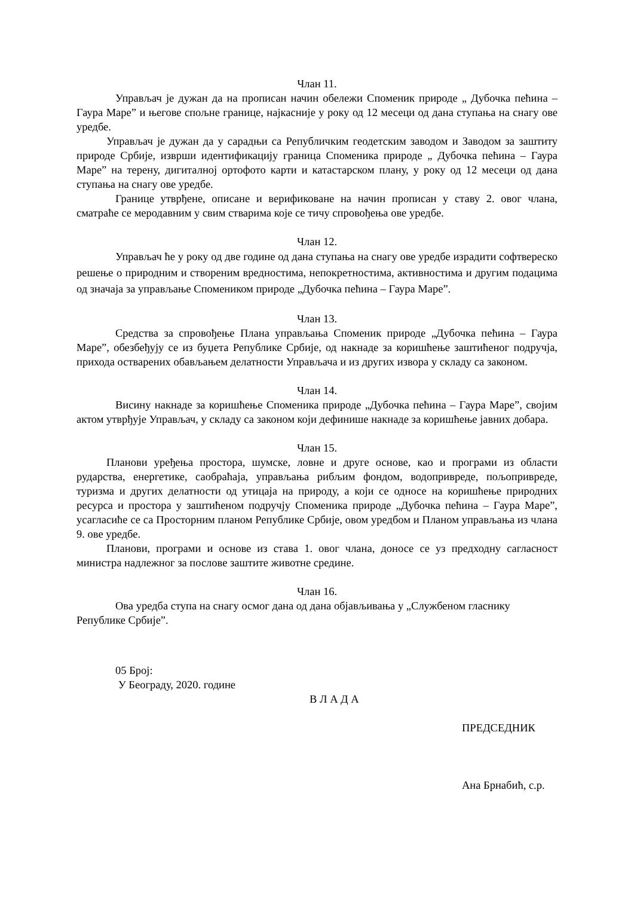Члан 11.
Управљач је дужан да на прописан начин обележи Споменик природе „ Дубочка пећина – Гаура Маре” и његове спољне границе, најкасније у року од 12 месеци од дана ступања на снагу ове уредбе.
Управљач је дужан да у сарадњи са Републичким геодетским заводом и Заводом за заштиту природе Србије, изврши идентификацију граница Споменика природе „ Дубочка пећина – Гаура Маре” на терену, дигиталној ортофото карти и катастарском плану, у року од 12 месеци од дана ступања на снагу ове уредбе.
Границе утврђене, описане и верификоване на начин прописан у ставу 2. овог члана, сматраће се меродавним у свим стварима које се тичу спровођења ове уредбе.
Члан 12.
Управљач ће у року од две године од дана ступања на снагу ове уредбе израдити софтвереско решење о природним и створеним вредностима, непокретностима, активностима и другим подацима од значаја за управљање Спомеником природе „Дубочка пећина – Гаура Маре”.
Члан 13.
Средства за спровођење Плана управљања Споменик природе „Дубочка пећина – Гаура Маре”, обезбеђују се из буџета Републике Србије, од накнаде за коришћење заштићеног подручја, прихода остварених обављањем делатности Управљача и из других извора у складу са законом.
Члан 14.
Висину накнаде за коришћење Споменика природе „Дубочка пећина – Гаура Маре”, својим актом утврђује Управљач, у складу са законом који дефинише накнаде за коришћење јавних добара.
Члан 15.
Планови уређења простора, шумске, ловне и друге основе, као и програми из области рударства, енергетике, саобраћаја, управљања рибљим фондом, водопривреде, пољопривреде, туризма и других делатности од утицаја на природу, а који се односе на коришћење природних ресурса и простора у заштићеном подручју Споменика природе „Дубочка пећина – Гаура Маре”, усагласиће се са Просторним планом Републике Србије, овом уредбом и Планом управљања из члана 9. ове уредбе.
Планови, програми и основе из става 1. овог члана, доносе се уз предходну сагласност министра надлежног за послове заштите животне средине.
Члан 16.
Ова уредба ступа на снагу осмог дана од дана објављивања у „Службеном гласнику Републике Србије”.
05 Број:
У Београду, 2020. године
В Л А Д А
ПРЕДСЕДНИК
Ана Брнабић, с.р.